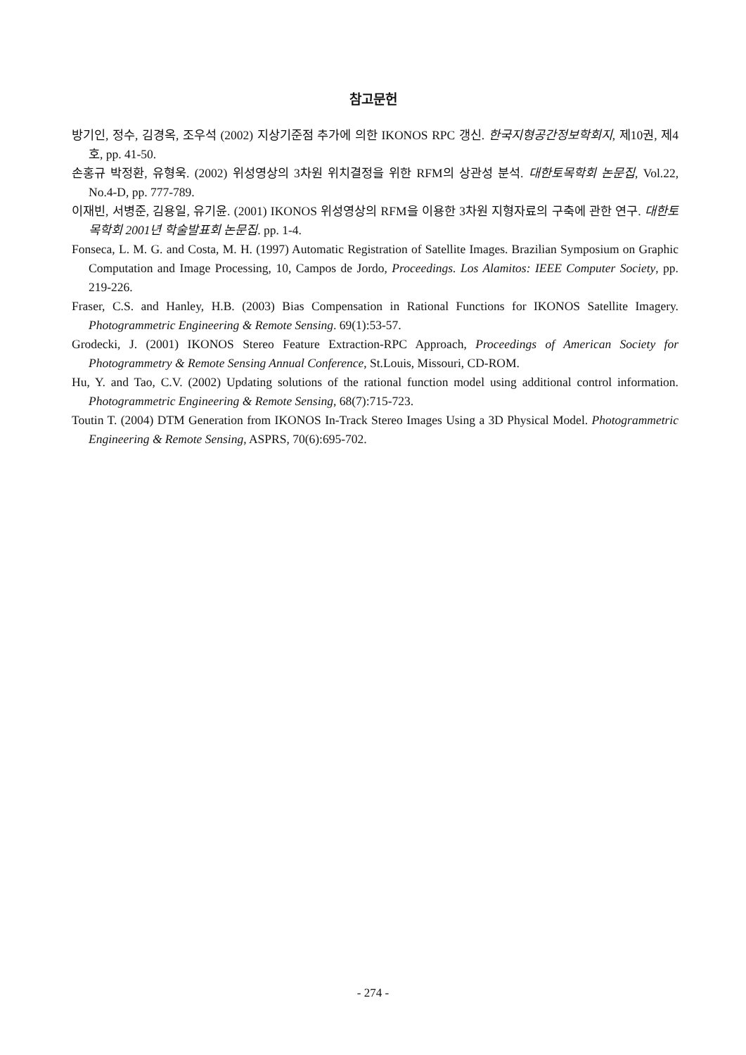참고문헌
방기인, 정수, 김경옥, 조우석 (2002) 지상기준점 추가에 의한 IKONOS RPC 갱신. 한국지형공간정보학회지, 제10권, 제4호, pp. 41-50.
손홍규 박정환, 유형욱. (2002) 위성영상의 3차원 위치결정을 위한 RFM의 상관성 분석. 대한토목학회 논문집, Vol.22, No.4-D, pp. 777-789.
이재빈, 서병준, 김용일, 유기윤. (2001) IKONOS 위성영상의 RFM을 이용한 3차원 지형자료의 구축에 관한 연구. 대한토목학회 2001년 학술발표회 논문집. pp. 1-4.
Fonseca, L. M. G. and Costa, M. H. (1997) Automatic Registration of Satellite Images. Brazilian Symposium on Graphic Computation and Image Processing, 10, Campos de Jordo, Proceedings. Los Alamitos: IEEE Computer Society, pp. 219-226.
Fraser, C.S. and Hanley, H.B. (2003) Bias Compensation in Rational Functions for IKONOS Satellite Imagery. Photogrammetric Engineering & Remote Sensing. 69(1):53-57.
Grodecki, J. (2001) IKONOS Stereo Feature Extraction-RPC Approach, Proceedings of American Society for Photogrammetry & Remote Sensing Annual Conference, St.Louis, Missouri, CD-ROM.
Hu, Y. and Tao, C.V. (2002) Updating solutions of the rational function model using additional control information. Photogrammetric Engineering & Remote Sensing, 68(7):715-723.
Toutin T. (2004) DTM Generation from IKONOS In-Track Stereo Images Using a 3D Physical Model. Photogrammetric Engineering & Remote Sensing, ASPRS, 70(6):695-702.
- 274 -